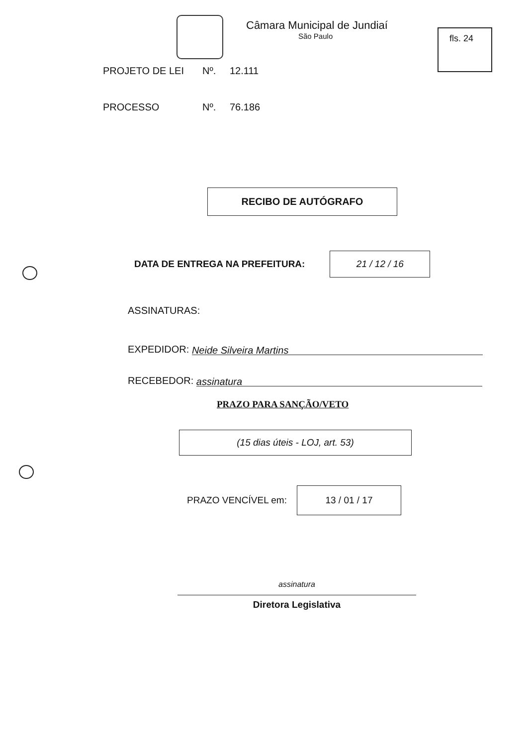fls. 24
Câmara Municipal de Jundiaí
São Paulo
PROJETO DE LEI Nº. 12.111
PROCESSO Nº. 76.186
RECIBO DE AUTÓGRAFO
DATA DE ENTREGA NA PREFEITURA:
21 / 12 / 16
ASSINATURAS:
EXPEDIDOR: Neide Silveira Martins
RECEBEDOR: assinatura
PRAZO PARA SANÇÃO/VETO
(15 dias úteis - LOJ, art. 53)
PRAZO VENCÍVEL em:
13 / 01 / 17
assinatura
Diretora Legislativa